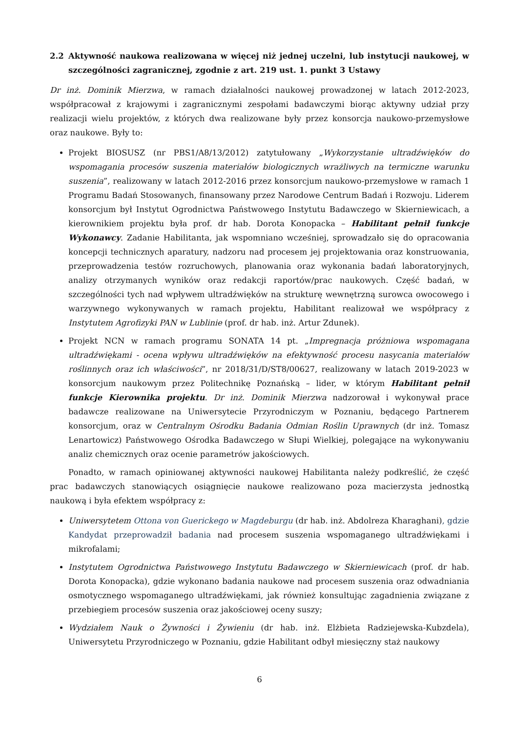2.2 Aktywność naukowa realizowana w więcej niż jednej uczelni, lub instytucji naukowej, w szczególności zagranicznej, zgodnie z art. 219 ust. 1. punkt 3 Ustawy
Dr inż. Dominik Mierzwa, w ramach działalności naukowej prowadzonej w latach 2012-2023, współpracował z krajowymi i zagranicznymi zespołami badawczymi biorąc aktywny udział przy realizacji wielu projektów, z których dwa realizowane były przez konsorcja naukowo-przemysłowe oraz naukowe. Były to:
Projekt BIOSUSZ (nr PBS1/A8/13/2012) zatytułowany „Wykorzystanie ultradźwięków do wspomagania procesów suszenia materiałów biologicznych wrażliwych na termiczne warunku suszenia”, realizowany w latach 2012-2016 przez konsorcjum naukowo-przemysłowe w ramach 1 Programu Badań Stosowanych, finansowany przez Narodowe Centrum Badań i Rozwoju. Liderem konsorcjum był Instytut Ogrodnictwa Państwowego Instytutu Badawczego w Skierniewicach, a kierownikiem projektu była prof. dr hab. Dorota Konopacka – Habilitant pełnił funkcje Wykonawcy. Zadanie Habilitanta, jak wspomniano wcześniej, sprowadzało się do opracowania koncepcji technicznych aparatury, nadzoru nad procesem jej projektowania oraz konstruowania, przeprowadzenia testów rozruchowych, planowania oraz wykonania badań laboratoryjnych, analizy otrzymanych wyników oraz redakcji raportów/prac naukowych. Część badań, w szczególności tych nad wpływem ultradźwięków na strukturę wewnętrzną surowca owocowego i warzywnego wykonywanych w ramach projektu, Habilitant realizował we współpracy z Instytutem Agrofizyki PAN w Lublinie (prof. dr hab. inż. Artur Zdunek).
Projekt NCN w ramach programu SONATA 14 pt. „Impregnacja próżniowa wspomagana ultradźwiękami - ocena wpływu ultradźwięków na efektywność procesu nasycania materiałów roślinnych oraz ich właściwości”, nr 2018/31/D/ST8/00627, realizowany w latach 2019-2023 w konsorcjum naukowym przez Politechnikę Poznańską – lider, w którym Habilitant pełnił funkcje Kierownika projektu. Dr inż. Dominik Mierzwa nadzorował i wykonywał prace badawcze realizowane na Uniwersytecie Przyrodniczym w Poznaniu, będącego Partnerem konsorcjum, oraz w Centralnym Ośrodku Badania Odmian Roślin Uprawnych (dr inż. Tomasz Lenartowicz) Państwowego Ośrodka Badawczego w Słupi Wielkiej, polegające na wykonywaniu analiz chemicznych oraz ocenie parametrów jakościowych.
Ponadto, w ramach opiniowanej aktywności naukowej Habilitanta należy podkreślić, że część prac badawczych stanowiących osiągnięcie naukowe realizowano poza macierzysta jednostką naukową i była efektem współpracy z:
Uniwersytetem Ottona von Guerickego w Magdeburgu (dr hab. inż. Abdolreza Kharaghani), gdzie Kandydat przeprowadził badania nad procesem suszenia wspomaganego ultradźwiękami i mikrofalami;
Instytutem Ogrodnictwa Państwowego Instytutu Badawczego w Skierniewicach (prof. dr hab. Dorota Konopacka), gdzie wykonano badania naukowe nad procesem suszenia oraz odwadniania osmotycznego wspomaganego ultradźwiękami, jak również konsultując zagadnienia związane z przebiegiem procesów suszenia oraz jakościowej oceny suszy;
Wydziałem Nauk o Żywności i Żywieniu (dr hab. inż. Elżbieta Radziejewska-Kubzdela), Uniwersytetu Przyrodniczego w Poznaniu, gdzie Habilitant odbył miesięczny staż naukowy
6